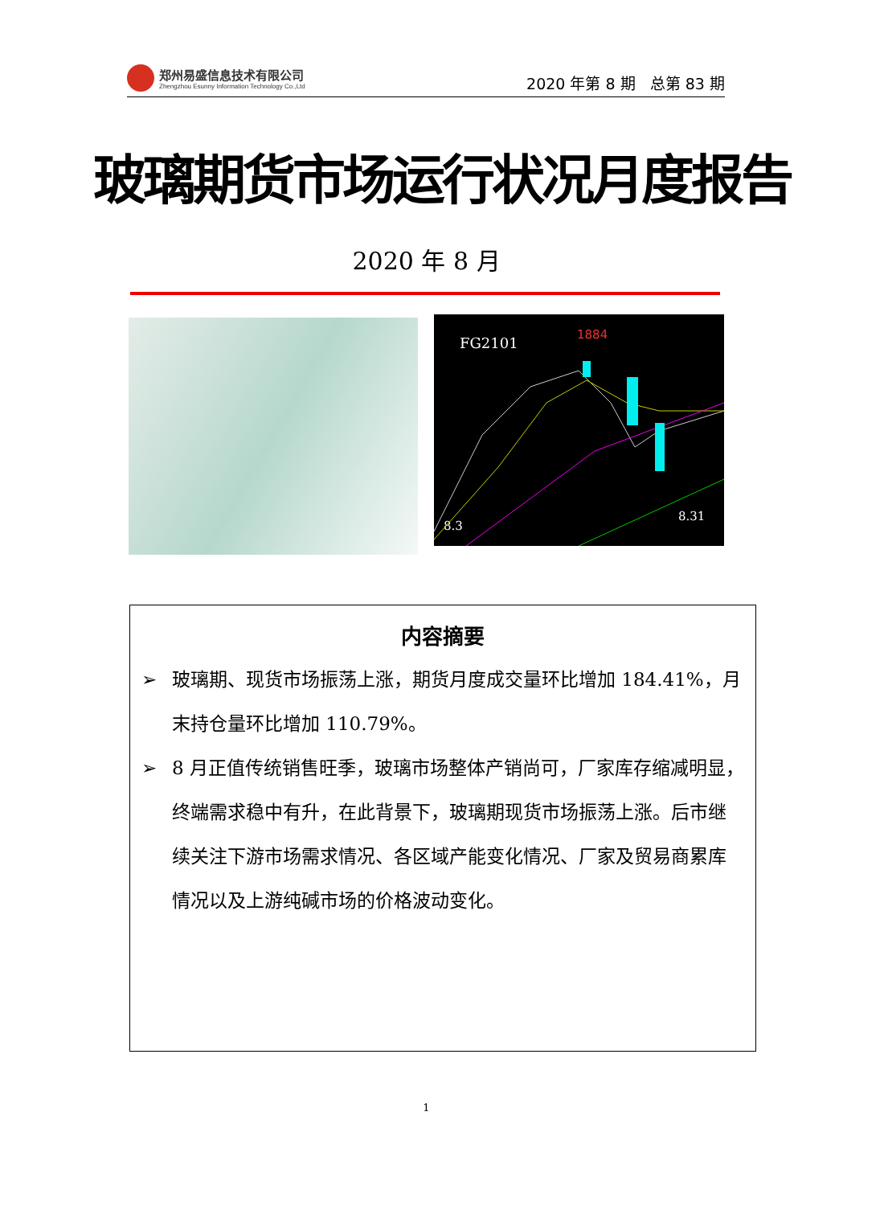郑州易盛信息技术有限公司
Zhengzhou Esunny Information Technology Co.,Ltd
2020 年第 8 期 总第 83 期
玻璃期货市场运行状况月度报告
2020 年 8 月
FG2101
1884
8.3
8.31
内容摘要
➢ 玻璃期、现货市场振荡上涨，期货月度成交量环比增加 184.41%，月末持仓量环比增加 110.79%。
➢ 8 月正值传统销售旺季，玻璃市场整体产销尚可，厂家库存缩减明显，终端需求稳中有升，在此背景下，玻璃期现货市场振荡上涨。后市继续关注下游市场需求情况、各区域产能变化情况、厂家及贸易商累库情况以及上游纯碱市场的价格波动变化。
1